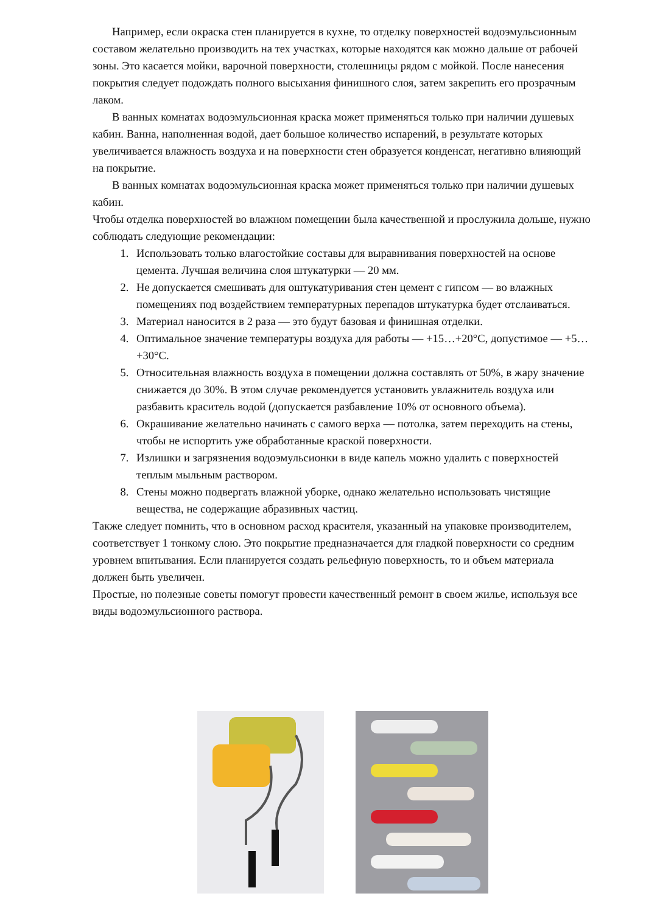Например, если окраска стен планируется в кухне, то отделку поверхностей водоэмульсионным составом желательно производить на тех участках, которые находятся как можно дальше от рабочей зоны. Это касается мойки, варочной поверхности, столешницы рядом с мойкой. После нанесения покрытия следует подождать полного высыхания финишного слоя, затем закрепить его прозрачным лаком.
В ванных комнатах водоэмульсионная краска может применяться только при наличии душевых кабин. Ванна, наполненная водой, дает большое количество испарений, в результате которых увеличивается влажность воздуха и на поверхности стен образуется конденсат, негативно влияющий на покрытие.
В ванных комнатах водоэмульсионная краска может применяться только при наличии душевых кабин.
Чтобы отделка поверхностей во влажном помещении была качественной и прослужила дольше, нужно соблюдать следующие рекомендации:
1. Использовать только влагостойкие составы для выравнивания поверхностей на основе цемента. Лучшая величина слоя штукатурки — 20 мм.
2. Не допускается смешивать для оштукатуривания стен цемент с гипсом — во влажных помещениях под воздействием температурных перепадов штукатурка будет отслаиваться.
3. Материал наносится в 2 раза — это будут базовая и финишная отделки.
4. Оптимальное значение температуры воздуха для работы — +15…+20°C, допустимое — +5…+30°C.
5. Относительная влажность воздуха в помещении должна составлять от 50%, в жару значение снижается до 30%. В этом случае рекомендуется установить увлажнитель воздуха или разбавить краситель водой (допускается разбавление 10% от основного объема).
6. Окрашивание желательно начинать с самого верха — потолка, затем переходить на стены, чтобы не испортить уже обработанные краской поверхности.
7. Излишки и загрязнения водоэмульсионки в виде капель можно удалить с поверхностей теплым мыльным раствором.
8. Стены можно подвергать влажной уборке, однако желательно использовать чистящие вещества, не содержащие абразивных частиц.
Также следует помнить, что в основном расход красителя, указанный на упаковке производителем, соответствует 1 тонкому слою. Это покрытие предназначается для гладкой поверхности со средним уровнем впитывания. Если планируется создать рельефную поверхность, то и объем материала должен быть увеличен.
Простые, но полезные советы помогут провести качественный ремонт в своем жилье, используя все виды водоэмульсионного раствора.